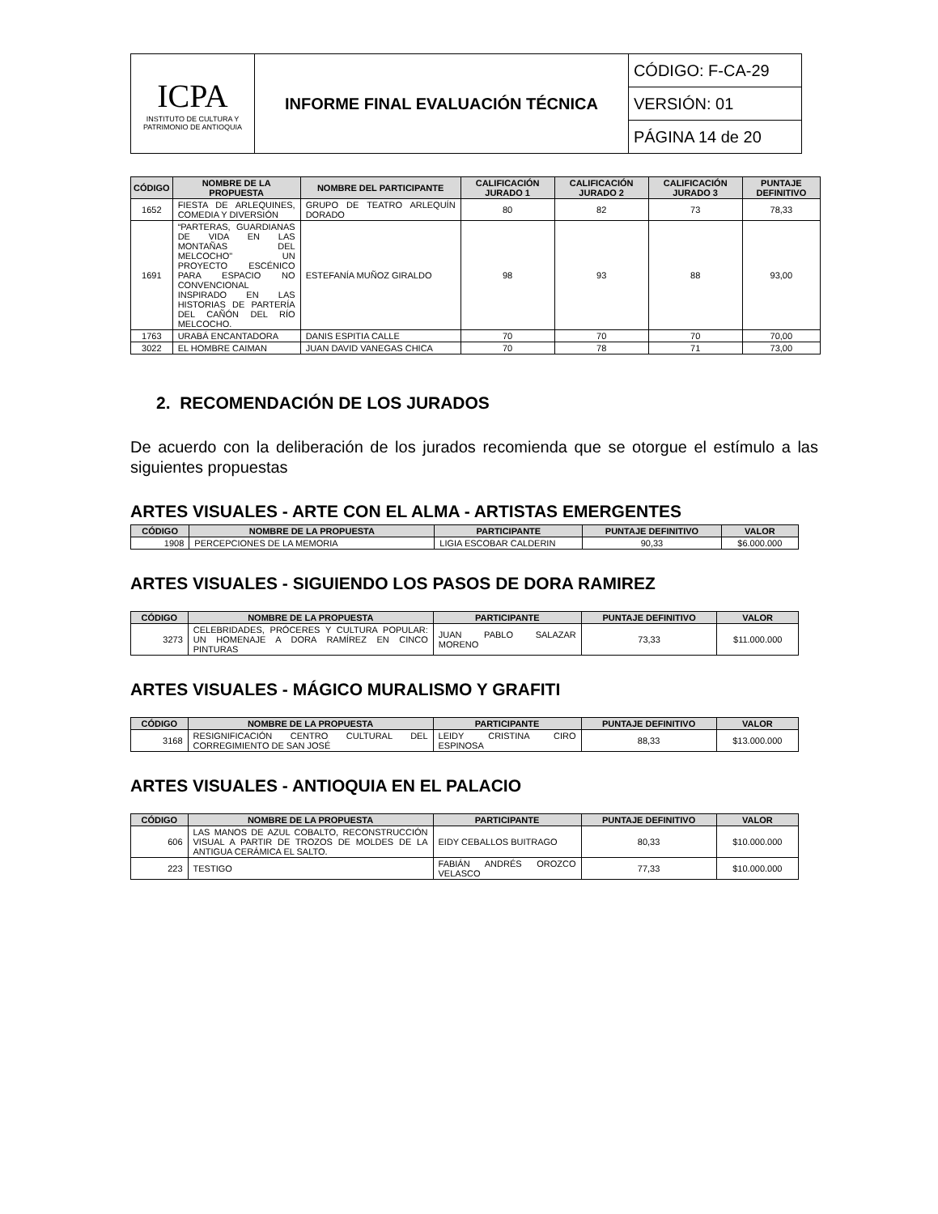| ICPA INSTITUTO DE CULTURA Y PATRIMONIO DE ANTIOQUIA | INFORME FINAL EVALUACIÓN TÉCNICA | CÓDIGO: F-CA-29 |
| | | VERSIÓN: 01 |
| | | PÁGINA 14 de 20 |
| CÓDIGO | NOMBRE DE LA PROPUESTA | NOMBRE DEL PARTICIPANTE | CALIFICACIÓN JURADO 1 | CALIFICACIÓN JURADO 2 | CALIFICACIÓN JURADO 3 | PUNTAJE DEFINITIVO |
| --- | --- | --- | --- | --- | --- | --- |
| 1652 | FIESTA DE ARLEQUINES, COMEDIA Y DIVERSIÓN | GRUPO DE TEATRO ARLEQUÍN DORADO | 80 | 82 | 73 | 78,33 |
| 1691 | “PARTERAS, GUARDIANAS DE VIDA EN LAS MONTAÑAS DEL MELCOCHO" UN PROYECTO ESCÉNICO PARA ESPACIO NO CONVENCIONAL INSPIRADO EN LAS HISTORIAS DE PARTERÍA DEL CAÑÓN DEL RÍO MELCOCHO. | ESTEFANÍA MUÑOZ GIRALDO | 98 | 93 | 88 | 93,00 |
| 1763 | URABÁ ENCANTADORA | DANIS ESPITIA CALLE | 70 | 70 | 70 | 70,00 |
| 3022 | EL HOMBRE CAIMAN | JUAN DAVID VANEGAS CHICA | 70 | 78 | 71 | 73,00 |
2. RECOMENDACIÓN DE LOS JURADOS
De acuerdo con la deliberación de los jurados recomienda que se otorgue el estímulo a las siguientes propuestas
ARTES VISUALES - ARTE CON EL ALMA - ARTISTAS EMERGENTES
| CÓDIGO | NOMBRE DE LA PROPUESTA | PARTICIPANTE | PUNTAJE DEFINITIVO | VALOR |
| --- | --- | --- | --- | --- |
| 1908 | PERCEPCIONES DE LA MEMORIA | LIGIA ESCOBAR CALDERIN | 90,33 | $6.000.000 |
ARTES VISUALES - SIGUIENDO LOS PASOS DE DORA RAMIREZ
| CÓDIGO | NOMBRE DE LA PROPUESTA | PARTICIPANTE | PUNTAJE DEFINITIVO | VALOR |
| --- | --- | --- | --- | --- |
| 3273 | CELEBRIDADES, PRÓCERES Y CULTURA POPULAR: UN HOMENAJE A DORA RAMÍREZ EN CINCO PINTURAS | JUAN PABLO SALAZAR MORENO | 73,33 | $11.000.000 |
ARTES VISUALES - MÁGICO MURALISMO Y GRAFITI
| CÓDIGO | NOMBRE DE LA PROPUESTA | PARTICIPANTE | PUNTAJE DEFINITIVO | VALOR |
| --- | --- | --- | --- | --- |
| 3168 | RESIGNIFICACIÓN CENTRO CULTURAL DEL CORREGIMIENTO DE SAN JOSÉ | LEIDY CRISTINA CIRO ESPINOSA | 88,33 | $13.000.000 |
ARTES VISUALES - ANTIOQUIA EN EL PALACIO
| CÓDIGO | NOMBRE DE LA PROPUESTA | PARTICIPANTE | PUNTAJE DEFINITIVO | VALOR |
| --- | --- | --- | --- | --- |
| 606 | LAS MANOS DE AZUL COBALTO, RECONSTRUCCIÓN VISUAL A PARTIR DE TROZOS DE MOLDES DE LA ANTIGUA CERÁMICA EL SALTO. | EIDY CEBALLOS BUITRAGO | 80,33 | $10.000.000 |
| 223 | TESTIGO | FABIÁN ANDRÉS OROZCO VELASCO | 77,33 | $10.000.000 |